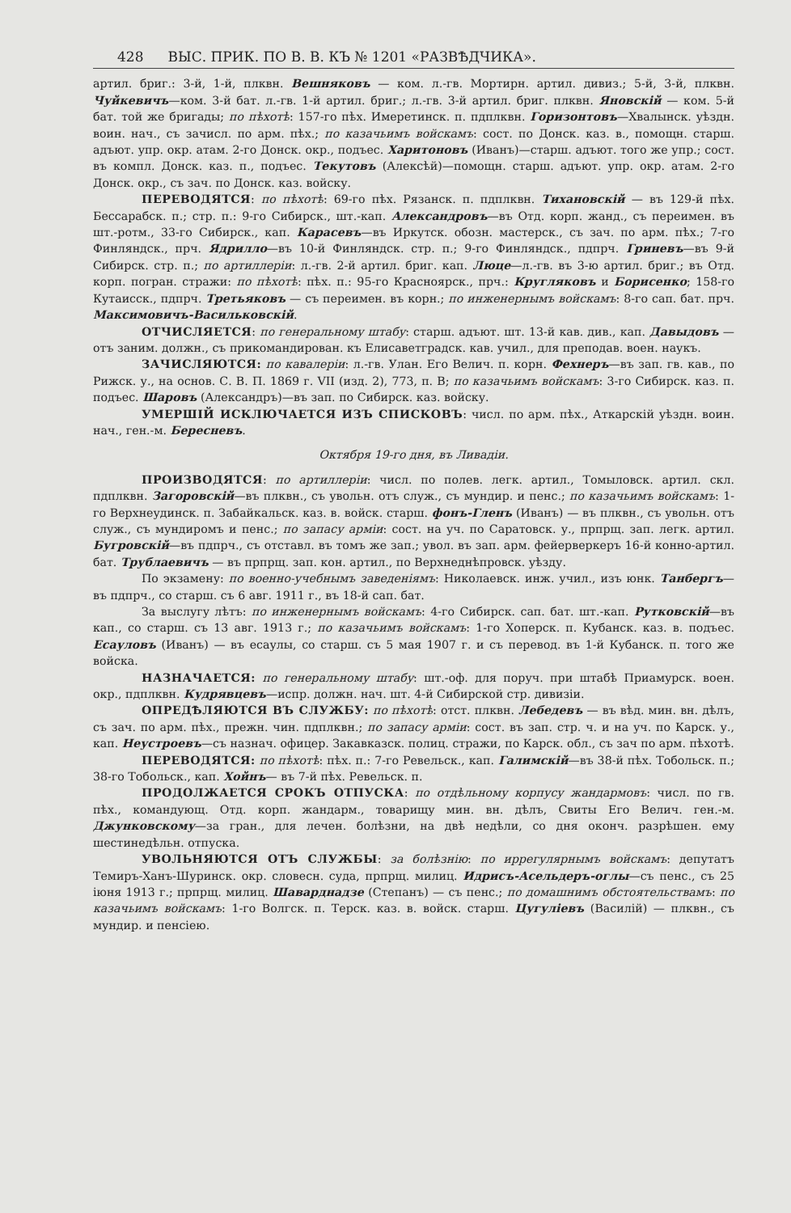428 ВЫС. ПРИК. ПО В. В. КЪ № 1201 «РАЗВѢДЧИКА».
артил. бриг.: 3-й, 1-й, плквн. Вешняковъ — ком. л.-гв. Мортирн. артил. дивиз.; 5-й, 3-й, плквн. Чуйкевичъ—ком. 3-й бат. л.-гв. 1-й артил. бриг.; л.-гв. 3-й артил. бриг. плквн. Яновскій — ком. 5-й бат. той же бригады; по пѣхотѣ: 157-го пѣх. Имеретинск. п. пдплквн. Горизонтовъ—Хвалынск. уѣздн. воин. нач., съ зачисл. по арм. пѣх.; по казачьимъ войскамъ: сост. по Донск. каз. в., помощн. старш. адъют. упр. окр. атам. 2-го Донск. окр., подъес. Харитоновъ (Иванъ)—старш. адъют. того же упр.; сост. въ компл. Донск. каз. п., подъес. Текутовъ (Алексѣй)—помощн. старш. адъют. упр. окр. атам. 2-го Донск. окр., съ зач. по Донск. каз. войску.
ПЕРЕВОДЯТСЯ: по пѣхотѣ: 69-го пѣх. Рязанск. п. пдплквн. Тихановскій — въ 129-й пѣх. Бессарабск. п.; стр. п.: 9-го Сибирск., шт.-кап. Александровъ—въ Отд. корп. жанд., съ переимен. въ шт.-ротм., 33-го Сибирск., кап. Карасевъ—въ Иркутск. обозн. мастерск., съ зач. по арм. пѣх.; 7-го Финляндск., прч. Ядрилло—въ 10-й Финляндск. стр. п.; 9-го Финляндск., пдпрч. Гриневъ—въ 9-й Сибирск. стр. п.; по артиллеріи: л.-гв. 2-й артил. бриг. кап. Люце—л.-гв. въ 3-ю артил. бриг.; въ Отд. корп. погран. стражи: по пѣхотѣ: пѣх. п.: 95-го Красноярск., прч.: Кругляковъ и Борисенко; 158-го Кутаисск., пдпрч. Третьяковъ — съ переимен. въ корн.; по инженернымъ войскамъ: 8-го сап. бат. прч. Максимовичъ-Васильковскій.
ОТЧИСЛЯЕТСЯ: по генеральному штабу: старш. адъют. шт. 13-й кав. див., кап. Давыдовъ — отъ заним. должн., съ прикомандирован. къ Елисаветградск. кав. учил., для преподав. воен. наукъ.
ЗАЧИСЛЯЮТСЯ: по кавалеріи: л.-гв. Улан. Его Велич. п. корн. Фехнеръ—въ зап. гв. кав., по Рижск. у., на основ. С. В. П. 1869 г. VII (изд. 2), 773, п. В; по казачьимъ войскамъ: 3-го Сибирск. каз. п. подъес. Шаровъ (Александръ)—въ зап. по Сибирск. каз. войску.
УМЕРШІЙ ИСКЛЮЧАЕТСЯ ИЗЪ СПИСКОВЪ: числ. по арм. пѣх., Аткарскій уѣздн. воин. нач., ген.-м. Бересневъ.
Октября 19-го дня, въ Ливадіи.
ПРОИЗВОДЯТСЯ: по артиллеріи: числ. по полев. легк. артил., Томыловск. артил. скл. пдплквн. Загоровскій—въ плквн., съ увольн. отъ служ., съ мундир. и пенс.; по казачьимъ войскамъ: 1-го Верхнеудинск. п. Забайкальск. каз. в. войск. старш. фонъ-Гленъ (Иванъ) — въ плквн., съ увольн. отъ служ., съ мундиромъ и пенс.; по запасу арміи: сост. на уч. по Саратовск. у., прпрщ. зап. легк. артил. Бугровскій—въ пдпрч., съ отставл. въ томъ же зап.; увол. въ зап. арм. фейерверкеръ 16-й конно-артил. бат. Трублаевичъ — въ прпрщ. зап. кон. артил., по Верхнеднѣпровск. уѣзду.
По экзамену: по военно-учебнымъ заведеніямъ: Николаевск. инж. учил., изъ юнк. Танбергъ—въ пдпрч., со старш. съ 6 авг. 1911 г., въ 18-й сап. бат.
За выслугу лѣтъ: по инженернымъ войскамъ: 4-го Сибирск. сап. бат. шт.-кап. Рутковскій—въ кап., со старш. съ 13 авг. 1913 г.; по казачьимъ войскамъ: 1-го Хоперск. п. Кубанск. каз. в. подъес. Есауловъ (Иванъ) — въ есаулы, со старш. съ 5 мая 1907 г. и съ перевод. въ 1-й Кубанск. п. того же войска.
НАЗНАЧАЕТСЯ: по генеральному штабу: шт.-оф. для поруч. при штабѣ Приамурск. воен. окр., пдплквн. Кудрявцевъ—испр. должн. нач. шт. 4-й Сибирской стр. дивизіи.
ОПРЕДѢЛЯЮТСЯ ВЪ СЛУЖБУ: по пѣхотѣ: отст. плквн. Лебедевъ — въ вѣд. мин. вн. дѣлъ, съ зач. по арм. пѣх., прежн. чин. пдплквн.; по запасу арміи: сост. въ зап. стр. ч. и на уч. по Карск. у., кап. Неустроевъ—съ назнач. офицер. Закавказск. полиц. стражи, по Карск. обл., съ зач по арм. пѣхотѣ.
ПЕРЕВОДЯТСЯ: по пѣхотѣ: пѣх. п.: 7-го Ревельск., кап. Галимскій—въ 38-й пѣх. Тобольск. п.; 38-го Тобольск., кап. Хойнъ— въ 7-й пѣх. Ревельск. п.
ПРОДОЛЖАЕТСЯ СРОКЪ ОТПУСКА: по отдѣльному корпусу жандармовъ: числ. по гв. пѣх., командующ. Отд. корп. жандарм., товарищу мин. вн. дѣлъ, Свиты Его Велич. ген.-м. Джунковскому—за гран., для лечен. болѣзни, на двѣ недѣли, со дня оконч. разрѣшен. ему шестинедѣльн. отпуска.
УВОЛЬНЯЮТСЯ ОТЪ СЛУЖБЫ: за болѣзнію: по иррегулярнымъ войскамъ: депутатъ Темиръ-Ханъ-Шуринск. окр. словесн. суда, прпрщ. милиц. Идрисъ-Асельдеръ-оглы—съ пенс., съ 25 іюня 1913 г.; прпрщ. милиц. Шаварднадзе (Степанъ) — съ пенс.; по домашнимъ обстоятельствамъ: по казачьимъ войскамъ: 1-го Волгск. п. Терск. каз. в. войск. старш. Цугуліевъ (Василій) — плквн., съ мундир. и пенсіею.